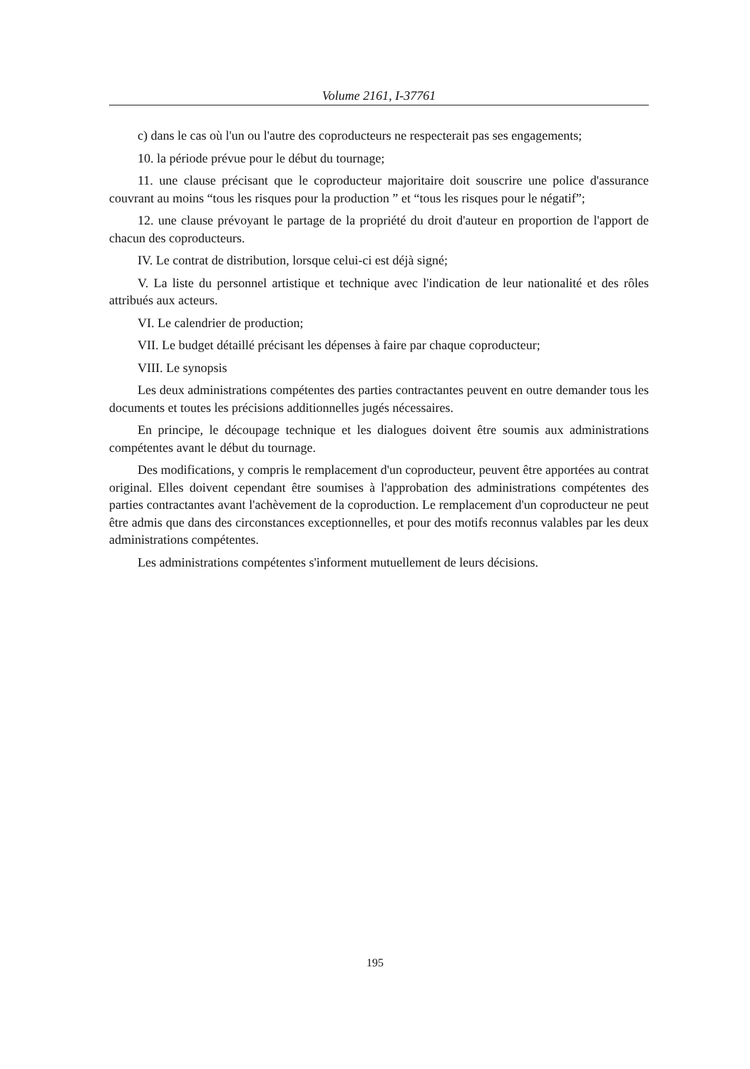Volume 2161, I-37761
c) dans le cas où l'un ou l'autre des coproducteurs ne respecterait pas ses engagements;
10. la période prévue pour le début du tournage;
11. une clause précisant que le coproducteur majoritaire doit souscrire une police d'assurance couvrant au moins “tous les risques pour la production ” et “tous les risques pour le négatif”;
12. une clause prévoyant le partage de la propriété du droit d'auteur en proportion de l'apport de chacun des coproducteurs.
IV. Le contrat de distribution, lorsque celui-ci est déjà signé;
V. La liste du personnel artistique et technique avec l'indication de leur nationalité et des rôles attribués aux acteurs.
VI. Le calendrier de production;
VII. Le budget détaillé précisant les dépenses à faire par chaque coproducteur;
VIII. Le synopsis
Les deux administrations compétentes des parties contractantes peuvent en outre demander tous les documents et toutes les précisions additionnelles jugés nécessaires.
En principe, le découpage technique et les dialogues doivent être soumis aux administrations compétentes avant le début du tournage.
Des modifications, y compris le remplacement d'un coproducteur, peuvent être apportées au contrat original. Elles doivent cependant être soumises à l'approbation des administrations compétentes des parties contractantes avant l'achèvement de la coproduction. Le remplacement d'un coproducteur ne peut être admis que dans des circonstances exceptionnelles, et pour des motifs reconnus valables par les deux administrations compétentes.
Les administrations compétentes s'informent mutuellement de leurs décisions.
195